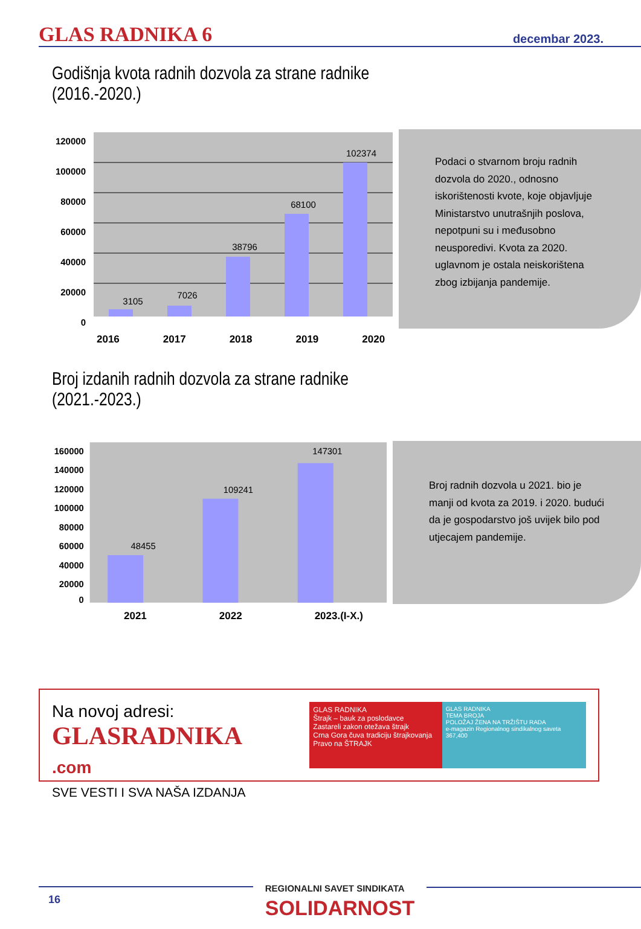GLAS RADNIKA 6
decembar 2023.
Godišnja kvota radnih dozvola za strane radnike
(2016.-2020.)
120000
100000
80000
60000
40000
20000
0
3105
7026
38796
68100
102374
Podaci o stvarnom broju radnih dozvola do 2020., odnosno iskorištenosti kvote, koje objavljuje Ministarstvo unutrašnjih poslova, nepotpuni su i međusobno neusporedivi. Kvota za 2020. uglavnom je ostala neiskorištena zbog izbijanja pandemije.
2016 2017 2018 2019 2020
Broj izdanih radnih dozvola za strane radnike
(2021.-2023.)
160000
140000
120000
100000
80000
60000
40000
20000
0
48455
109241
147301
Broj radnih dozvola u 2021. bio je manji od kvota za 2019. i 2020. budući da je gospodarstvo još uvijek bilo pod utjecajem pandemije.
2021 2022 2023.(I-X.)
Na novoj adresi:
GLASRADNIKA .com
SVE VESTI I SVA NAŠA IZDANJA
GLAS RADNIKA
Štrajk – bauk za poslodavce
Zastareli zakon otežava štrajk
Crna Gora čuva tradiciju štrajkovanja
Pravo na ŠTRAJK
GLAS RADNIKA
TEMA BROJA
POLOŽAJ ŽENA NA TRŽIŠTU RADA
e-magazin Regionalnog sindikalnog saveta
367,400
16
REGIONALNI SAVET SINDIKATA
SOLIDARNOST